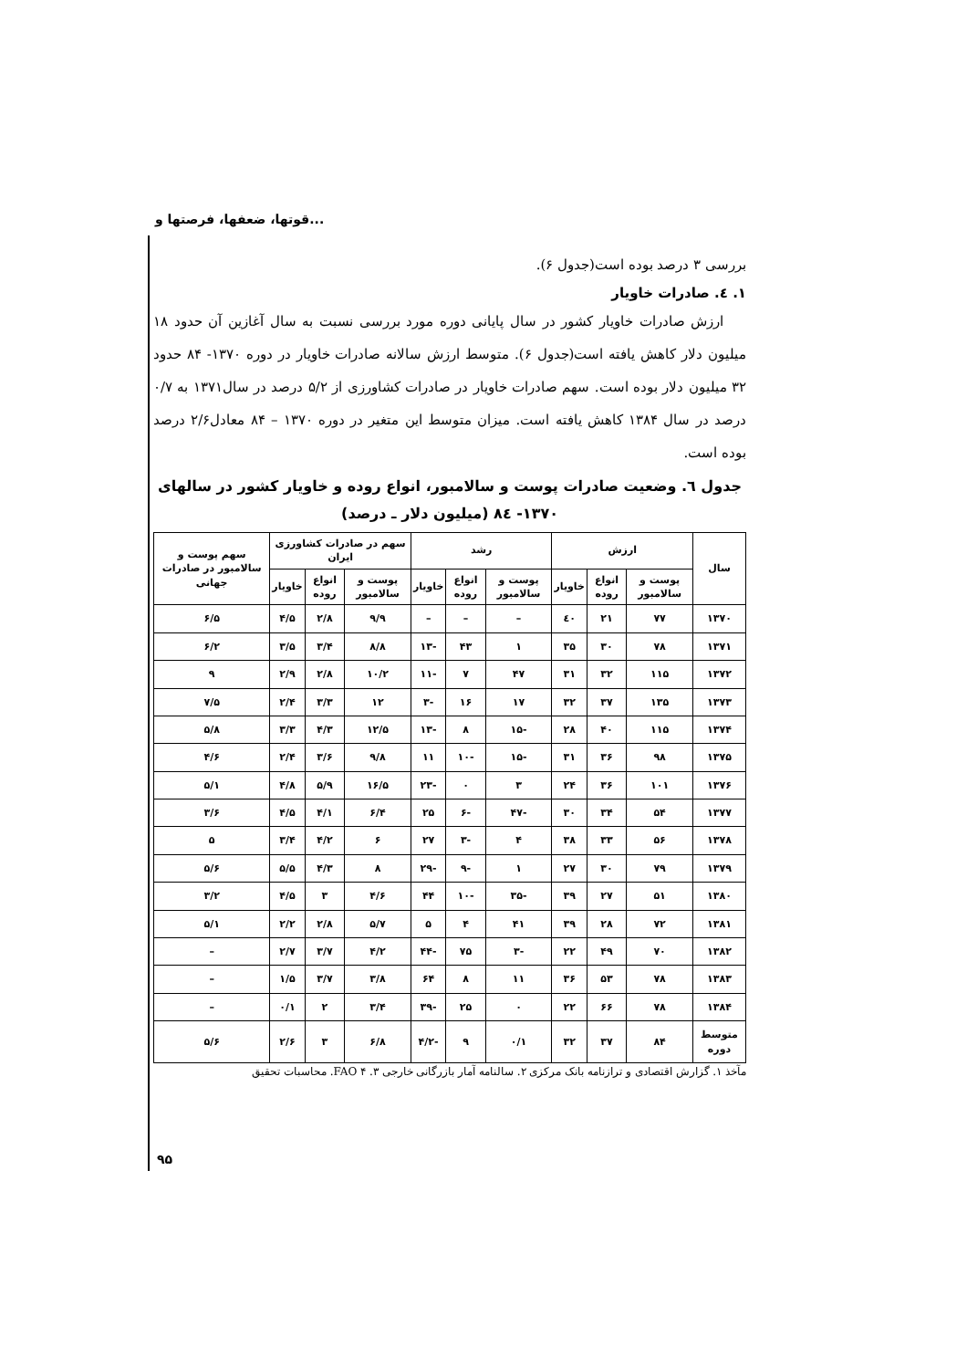قوتها، ضعفها، فرصتها و...
بررسی ۳ درصد بوده است(جدول ۶).
۱. ٤. صادرات خاویار
ارزش صادرات خاویار کشور در سال پایانی دوره مورد بررسی نسبت به سال آغازین آن حدود ۱۸ میلیون دلار کاهش یافته است(جدول ۶). متوسط ارزش سالانه صادرات خاویار در دوره ۱۳۷۰- ۸۴ حدود ۳۲ میلیون دلار بوده است. سهم صادرات خاویار در صادرات کشاورزی از ۵/۲ درصد در سال۱۳۷۱ به ۰/۷ درصد در سال ۱۳۸۴ کاهش یافته است. میزان متوسط این متغیر در دوره ۱۳۷۰ – ۸۴ معادل۲/۶ درصد بوده است.
جدول ٦. وضعیت صادرات پوست و سالامبور، انواع روده و خاویار کشور در سالهای
۱۳۷۰- ۸٤ (میلیون دلار ـ درصد)
| سال | ارزش | | | رشد | | | سهم در صادرات کشاورزی ایران | | | سهم پوست و سالامبور در صادرات جهانی |
| --- | --- | --- | --- | --- | --- | --- | --- | --- | --- | --- |
| | پوست و سالامبور | انواع روده | خاویار | پوست و سالامبور | انواع روده | خاویار | پوست و سالامبور | انواع روده | خاویار | |
| ۱۳۷۰ | ۷۷ | ۲۱ | ٤۰ | – | – | – | ۹/۹ | ۲/۸ | ۴/۵ | ۶/۵ |
| ۱۳۷۱ | ۷۸ | ۳۰ | ۳۵ | ۱ | ۴۳ | -۱۳ | ۸/۸ | ۳/۴ | ۳/۵ | ۶/۲ |
| ۱۳۷۲ | ۱۱۵ | ۳۲ | ۳۱ | ۴۷ | ۷ | -۱۱ | ۱۰/۲ | ۲/۸ | ۲/۹ | ۹ |
| ۱۳۷۳ | ۱۳۵ | ۳۷ | ۳۲ | ۱۷ | ۱۶ | -۳ | ۱۲ | ۳/۳ | ۲/۴ | ۷/۵ |
| ۱۳۷۴ | ۱۱۵ | ۴۰ | ۲۸ | -۱۵ | ۸ | -۱۳ | ۱۲/۵ | ۴/۳ | ۳/۳ | ۵/۸ |
| ۱۳۷۵ | ۹۸ | ۳۶ | ۳۱ | -۱۵ | -۱۰ | ۱۱ | ۹/۸ | ۳/۶ | ۲/۴ | ۴/۶ |
| ۱۳۷۶ | ۱۰۱ | ۳۶ | ۲۴ | ۳ | ۰ | -۲۳ | ۱۶/۵ | ۵/۹ | ۴/۸ | ۵/۱ |
| ۱۳۷۷ | ۵۴ | ۳۴ | ۳۰ | -۴۷ | -۶ | ۲۵ | ۶/۴ | ۴/۱ | ۴/۵ | ۳/۶ |
| ۱۳۷۸ | ۵۶ | ۳۳ | ۳۸ | ۴ | -۳ | ۲۷ | ۶ | ۴/۲ | ۳/۴ | ۵ |
| ۱۳۷۹ | ۷۹ | ۳۰ | ۲۷ | ۱ | -۹ | -۲۹ | ۸ | ۴/۳ | ۵/۵ | ۵/۶ |
| ۱۳۸۰ | ۵۱ | ۲۷ | ۳۹ | -۳۵ | -۱۰ | ۴۴ | ۴/۶ | ۳ | ۴/۵ | ۳/۲ |
| ۱۳۸۱ | ۷۲ | ۲۸ | ۳۹ | ۴۱ | ۴ | ۵ | ۵/۷ | ۲/۸ | ۲/۲ | ۵/۱ |
| ۱۳۸۲ | ۷۰ | ۴۹ | ۲۲ | -۳ | ۷۵ | -۴۴ | ۴/۲ | ۳/۷ | ۲/۷ | – |
| ۱۳۸۳ | ۷۸ | ۵۳ | ۳۶ | ۱۱ | ۸ | ۶۴ | ۳/۸ | ۳/۷ | ۱/۵ | – |
| ۱۳۸۴ | ۷۸ | ۶۶ | ۲۲ | ۰ | ۲۵ | -۳۹ | ۳/۴ | ۲ | ۰/۱ | – |
| متوسط دوره | ۸۴ | ۳۷ | ۳۲ | ۰/۱ | ۹ | -۴/۲ | ۶/۸ | ۳ | ۲/۶ | ۵/۶ |
مآخذ ۱. گزارش اقتصادی و ترازنامه بانک مرکزی ۲. سالنامه آمار بازرگانی خارجی ۳. FAO ۴. محاسبات تحقیق
۹۵